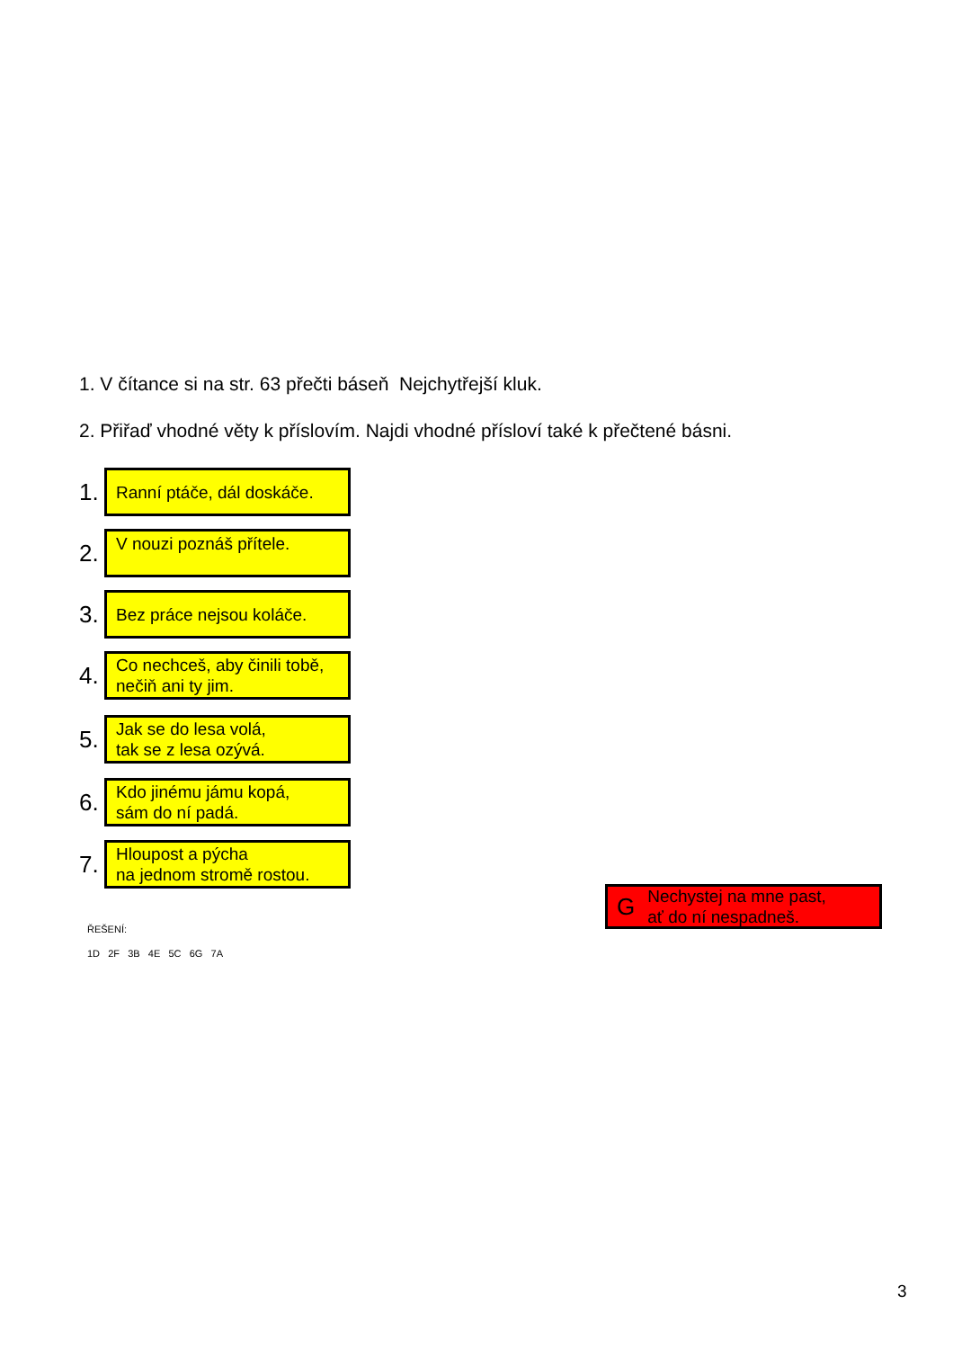1. V čítance si na str. 63 přečti báseň Nejchytřejší kluk.
2. Přiřaď vhodné věty k příslovím. Najdi vhodné přísloví také k přečtené básni.
1.
Ranní ptáče, dál doskáče.
2.
V nouzi poznáš přítele.
3.
Bez práce nejsou koláče.
4.
Co nechceš, aby činili tobě,
nečiň ani ty jim.
5.
Jak se do lesa volá,
tak se z lesa ozývá.
6.
Kdo jinému jámu kopá,
sám do ní padá.
7.
Hloupost a pýcha
na jednom stromě rostou.
G Nechystej na mne past,
ať do ní nespadneš.
ŘEŠENÍ:
1D 2F 3B 4E 5C 6G 7A
3